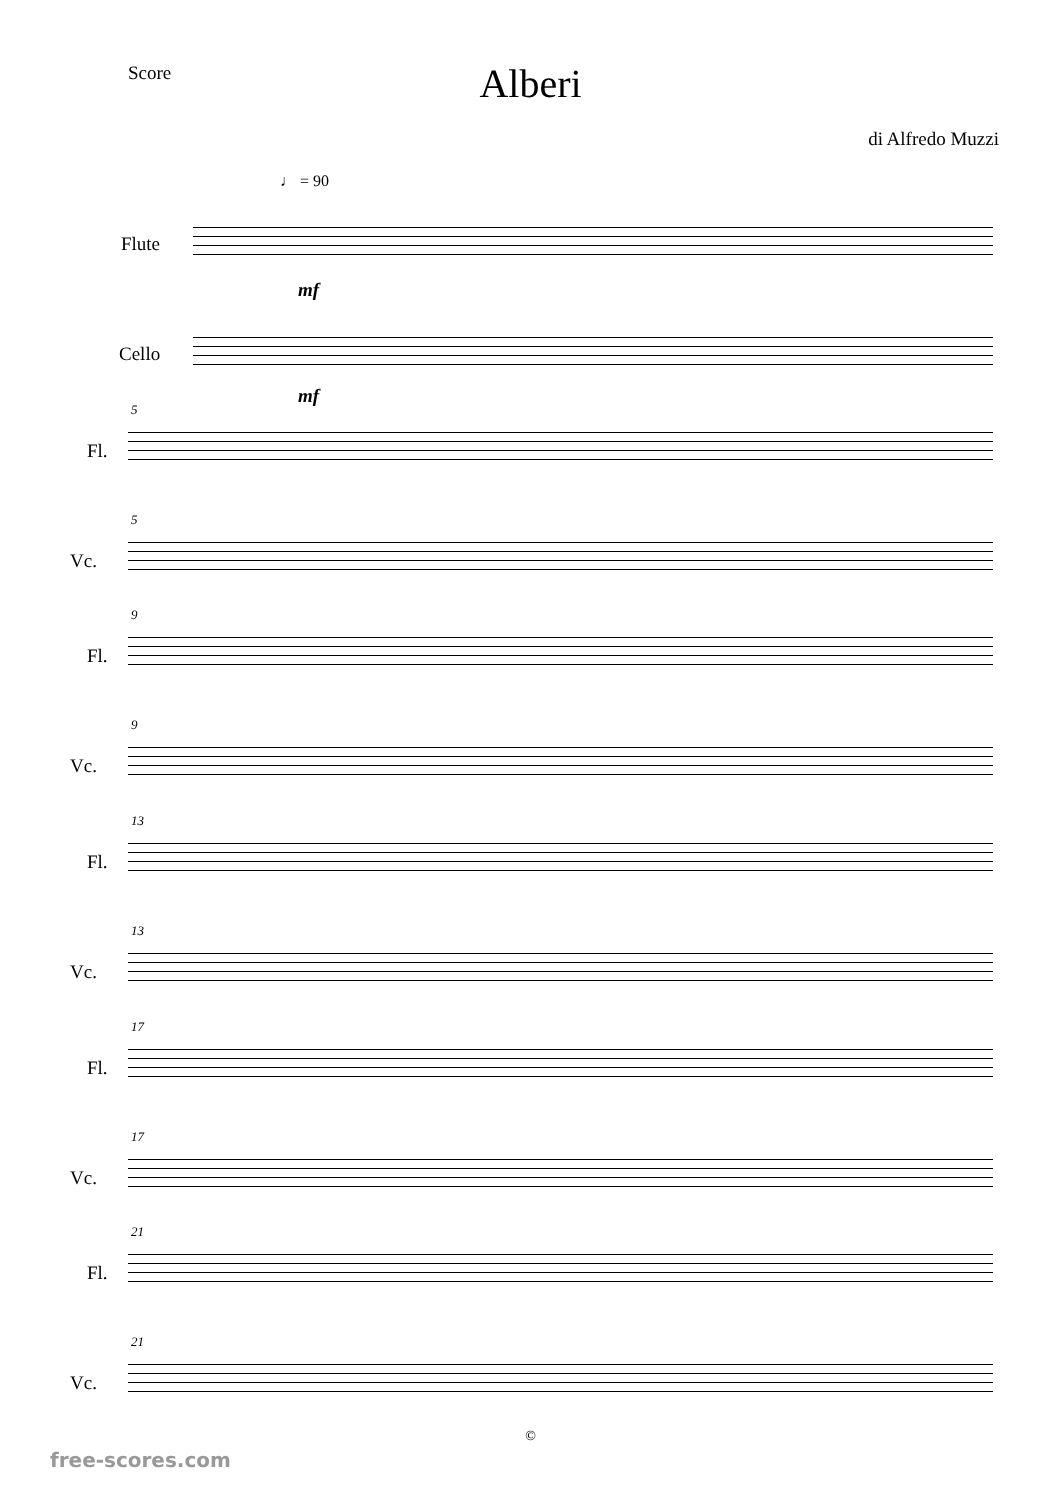Score
Alberi
di Alfredo Muzzi
♩ = 90
Flute
mf
Cello
mf
5
Fl.
5
Vc.
9
Fl.
9
Vc.
13
Fl.
13
Vc.
17
Fl.
17
Vc.
21
Fl.
21
Vc.
©
free-scores.com